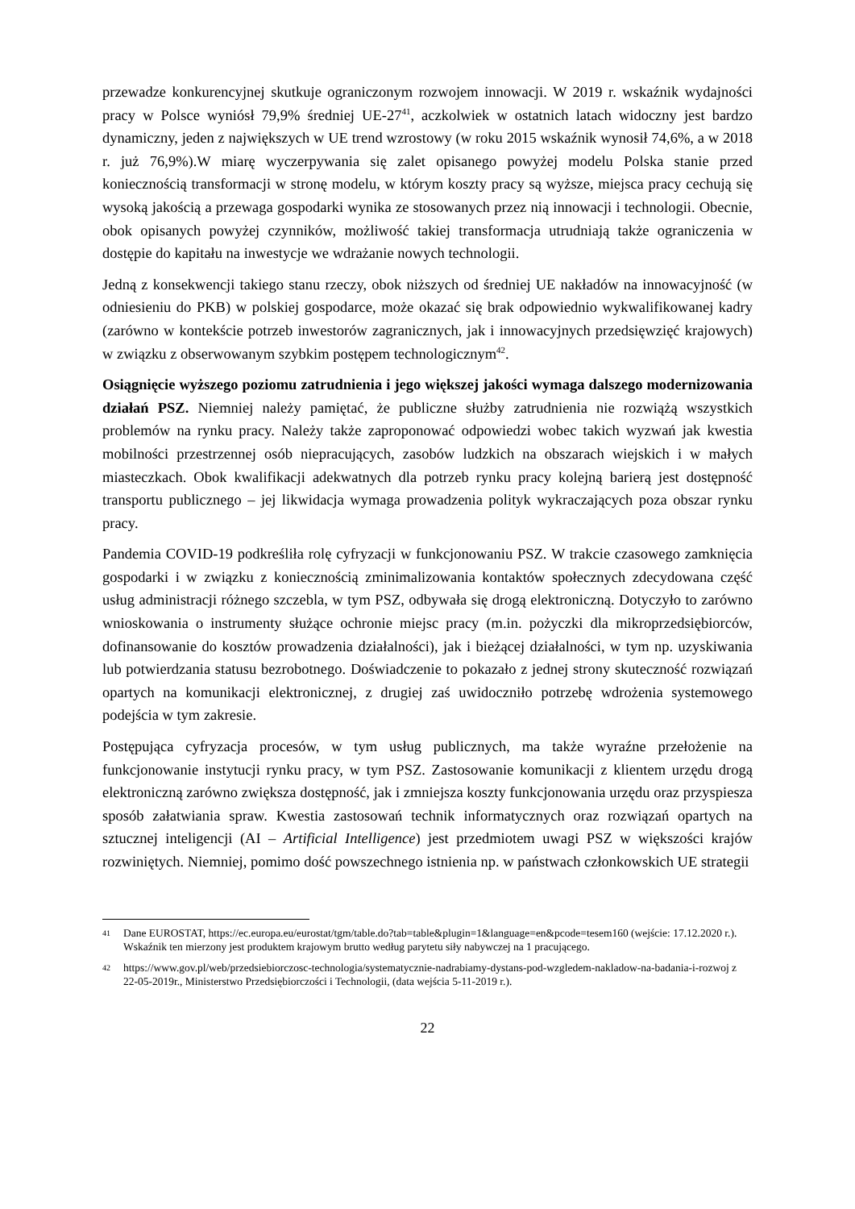przewadze konkurencyjnej skutkuje ograniczonym rozwojem innowacji. W 2019 r. wskaźnik wydajności pracy w Polsce wyniósł 79,9% średniej UE-27<sup>41</sup>, aczkolwiek w ostatnich latach widoczny jest bardzo dynamiczny, jeden z największych w UE trend wzrostowy (w roku 2015 wskaźnik wynosił 74,6%, a w 2018 r. już 76,9%).W miarę wyczerpywania się zalet opisanego powyżej modelu Polska stanie przed koniecznością transformacji w stronę modelu, w którym koszty pracy są wyższe, miejsca pracy cechują się wysoką jakością a przewaga gospodarki wynika ze stosowanych przez nią innowacji i technologii. Obecnie, obok opisanych powyżej czynników, możliwość takiej transformacja utrudniają także ograniczenia w dostępie do kapitału na inwestycje we wdrażanie nowych technologii.
Jedną z konsekwencji takiego stanu rzeczy, obok niższych od średniej UE nakładów na innowacyjność (w odniesieniu do PKB) w polskiej gospodarce, może okazać się brak odpowiednio wykwalifikowanej kadry (zarówno w kontekście potrzeb inwestorów zagranicznych, jak i innowacyjnych przedsięwzięć krajowych) w związku z obserwowanym szybkim postępem technologicznym<sup>42</sup>.
Osiągnięcie wyższego poziomu zatrudnienia i jego większej jakości wymaga dalszego modernizowania działań PSZ. Niemniej należy pamiętać, że publiczne służby zatrudnienia nie rozwiążą wszystkich problemów na rynku pracy. Należy także zaproponować odpowiedzi wobec takich wyzwań jak kwestia mobilności przestrzennej osób niepracujących, zasobów ludzkich na obszarach wiejskich i w małych miasteczkach. Obok kwalifikacji adekwatnych dla potrzeb rynku pracy kolejną barierą jest dostępność transportu publicznego – jej likwidacja wymaga prowadzenia polityk wykraczających poza obszar rynku pracy.
Pandemia COVID-19 podkreśliła rolę cyfryzacji w funkcjonowaniu PSZ. W trakcie czasowego zamknięcia gospodarki i w związku z koniecznością zminimalizowania kontaktów społecznych zdecydowana część usług administracji różnego szczebla, w tym PSZ, odbywała się drogą elektroniczną. Dotyczyło to zarówno wnioskowania o instrumenty służące ochronie miejsc pracy (m.in. pożyczki dla mikroprzedsiębiorców, dofinansowanie do kosztów prowadzenia działalności), jak i bieżącej działalności, w tym np. uzyskiwania lub potwierdzania statusu bezrobotnego. Doświadczenie to pokazało z jednej strony skuteczność rozwiązań opartych na komunikacji elektronicznej, z drugiej zaś uwidoczniło potrzebę wdrożenia systemowego podejścia w tym zakresie.
Postępująca cyfryzacja procesów, w tym usług publicznych, ma także wyraźne przełożenie na funkcjonowanie instytucji rynku pracy, w tym PSZ. Zastosowanie komunikacji z klientem urzędu drogą elektroniczną zarówno zwiększa dostępność, jak i zmniejsza koszty funkcjonowania urzędu oraz przyspiesza sposób załatwiania spraw. Kwestia zastosowań technik informatycznych oraz rozwiązań opartych na sztucznej inteligencji (AI – Artificial Intelligence) jest przedmiotem uwagi PSZ w większości krajów rozwiniętych. Niemniej, pomimo dość powszechnego istnienia np. w państwach członkowskich UE strategii
41 Dane EUROSTAT, https://ec.europa.eu/eurostat/tgm/table.do?tab=table&plugin=1&language=en&pcode=tesem160 (wejście: 17.12.2020 r.). Wskaźnik ten mierzony jest produktem krajowym brutto według parytetu siły nabywczej na 1 pracującego.
42 https://www.gov.pl/web/przedsiebiorczosc-technologia/systematycznie-nadrabiamy-dystans-pod-wzgledem-nakladow-na-badania-i-rozwoj z 22-05-2019r., Ministerstwo Przedsiębiorczości i Technologii, (data wejścia 5-11-2019 r.).
22